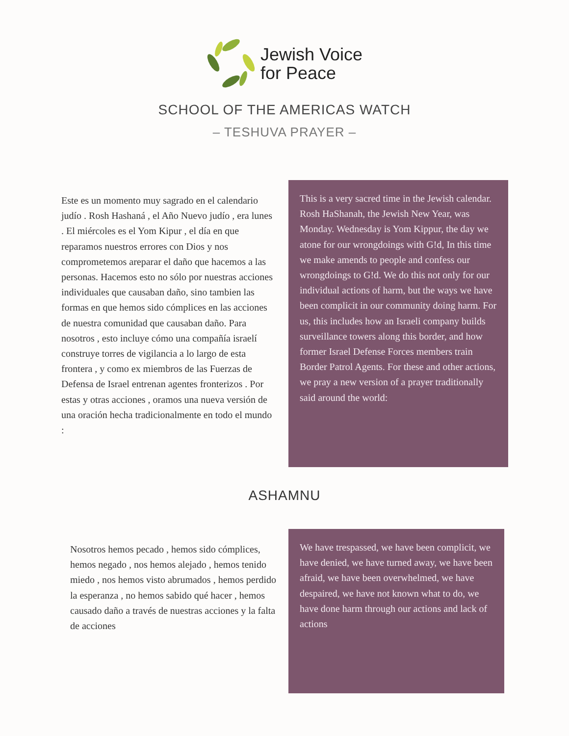Jewish Voice
for Peace
SCHOOL OF THE AMERICAS WATCH
– TESHUVA PRAYER –
Este es un momento muy sagrado en el calendario judío . Rosh Hashaná , el Año Nuevo judío , era lunes . El miércoles es el Yom Kipur , el día en que reparamos nuestros errores con Dios y nos comprometemos areparar el daño que hacemos a las personas. Hacemos esto no sólo por nuestras acciones individuales que causaban daño, sino tambien las formas en que hemos sido cómplices en las acciones de nuestra comunidad que causaban daño. Para nosotros , esto incluye cómo una compañía israelí construye torres de vigilancia a lo largo de esta frontera , y como ex miembros de las Fuerzas de Defensa de Israel entrenan agentes fronterizos . Por estas y otras acciones , oramos una nueva versión de una oración hecha tradicionalmente en todo el mundo :
This is a very sacred time in the Jewish calendar. Rosh HaShanah, the Jewish New Year, was Monday. Wednesday is Yom Kippur, the day we atone for our wrongdoings with G!d, In this time we make amends to people and confess our wrongdoings to G!d. We do this not only for our individual actions of harm, but the ways we have been complicit in our community doing harm. For us, this includes how an Israeli company builds surveillance towers along this border, and how former Israel Defense Forces members train Border Patrol Agents. For these and other actions, we pray a new version of a prayer traditionally said around the world:
ASHAMNU
Nosotros hemos pecado , hemos sido cómplices, hemos negado , nos hemos alejado , hemos tenido miedo , nos hemos visto abrumados , hemos perdido la esperanza , no hemos sabido qué hacer , hemos causado daño a través de nuestras acciones y la falta de acciones
We have trespassed, we have been complicit, we have denied, we have turned away, we have been afraid, we have been overwhelmed, we have despaired, we have not known what to do, we have done harm through our actions and lack of actions